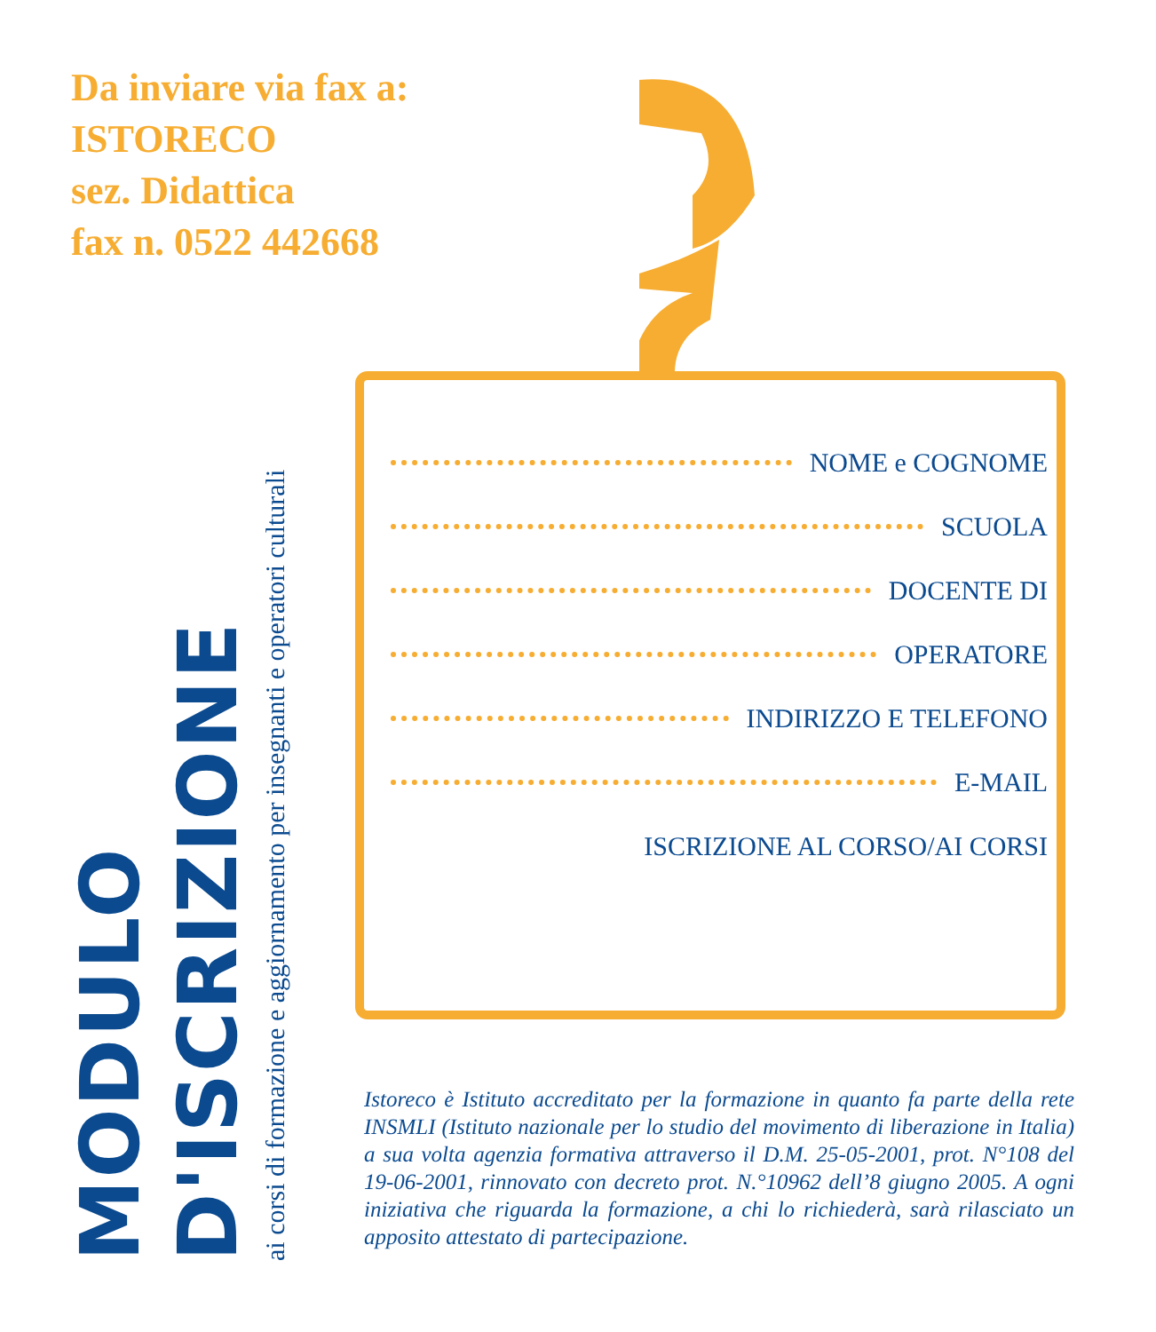Da inviare via fax a:
ISTORECO
sez. Didattica
fax n. 0522 442668
MODULO D'ISCRIZIONE
ai corsi di formazione e aggiornamento per insegnanti e operatori culturali
NOME e COGNOME
SCUOLA
DOCENTE DI
OPERATORE
INDIRIZZO E TELEFONO
E-MAIL
ISCRIZIONE AL CORSO/AI CORSI
Istoreco è Istituto accreditato per la formazione in quanto fa parte della rete INSMLI (Istituto nazionale per lo studio del movimento di liberazione in Italia) a sua volta agenzia formativa attraverso il D.M. 25-05-2001, prot. N°108 del 19-06-2001, rinnovato con decreto prot. N.°10962 dell’8 giugno 2005. A ogni iniziativa che riguarda la formazione, a chi lo richiederà, sarà rilasciato un apposito attestato di partecipazione.